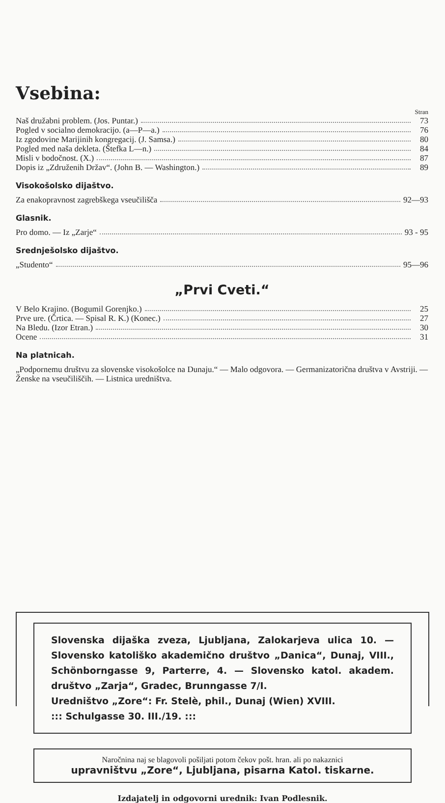Vsebina:
Stran
Naš družabni problem. (Jos. Puntar.) 73
Pogled v socialno demokracijo. (a—P—a.) 76
Iz zgodovine Marijinih kongregacij. (J. Samsa.) 80
Pogled med naša dekleta. (Štefka L—n.) 84
Misli v bodočnost. (X.) 87
Dopis iz „Združenih Držav“. (John B. — Washington.) 89
Visokošolsko dijaštvo.
Za enakopravnost zagrebškega vseučilišča 92—93
Glasnik.
Pro domo. — Iz „Zarje“ 93 - 95
Srednješolsko dijaštvo.
„Studento“ 95—96
„Prvi Cveti.“
V Belo Krajino. (Bogumil Gorenjko.) 25
Prve ure. (Črtica. — Spisal R. K.) (Konec.) 27
Na Bledu. (Izor Etran.) 30
Ocene 31
Na platnicah.
„Podpornemu društvu za slovenske visokošolce na Dunaju.“ — Malo odgovora. — Germanizatorična društva v Avstriji. — Ženske na vseučiliščih. — Listnica uredništva.
Slovenska dijaška zveza, Ljubljana, Zalokarjeva ulica 10. — Slovensko katoliško akademično društvo „Danica“, Dunaj, VIII., Schönborngasse 9, Parterre, 4. — Slovensko katol. akadem. društvo „Zarja“, Gradec, Brunngasse 7/I.
Uredništvo „Zore“: Fr. Stelè, phil., Dunaj (Wien) XVIII.
::: Schulgasse 30. III./19. :::
Naročnina naj se blagovoli pošiljati potom čekov pošt. hran. ali po nakaznici
upravništvu „Zore“, Ljubljana, pisarna Katol. tiskarne.
Izdajatelj in odgovorni urednik: Ivan Podlesnik.